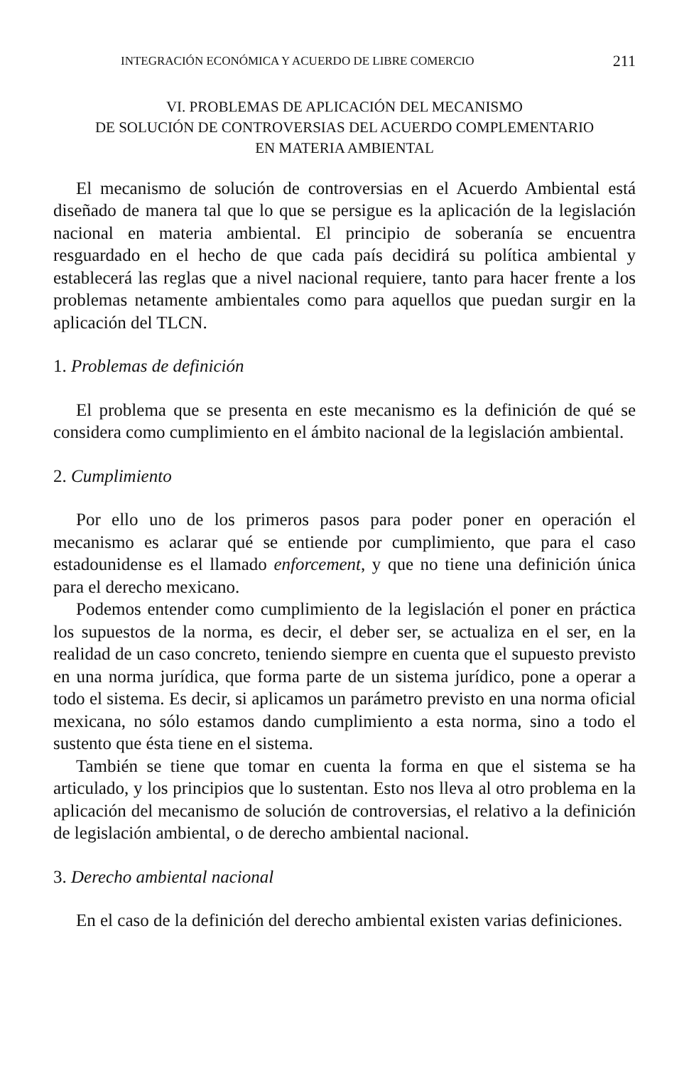INTEGRACIÓN ECONÓMICA Y ACUERDO DE LIBRE COMERCIO 211
VI. PROBLEMAS DE APLICACIÓN DEL MECANISMO
DE SOLUCIÓN DE CONTROVERSIAS DEL ACUERDO COMPLEMENTARIO
EN MATERIA AMBIENTAL
El mecanismo de solución de controversias en el Acuerdo Ambiental está diseñado de manera tal que lo que se persigue es la aplicación de la legislación nacional en materia ambiental. El principio de soberanía se encuentra resguardado en el hecho de que cada país decidirá su política ambiental y establecerá las reglas que a nivel nacional requiere, tanto para hacer frente a los problemas netamente ambientales como para aquellos que puedan surgir en la aplicación del TLCN.
1. Problemas de definición
El problema que se presenta en este mecanismo es la definición de qué se considera como cumplimiento en el ámbito nacional de la legislación ambiental.
2. Cumplimiento
Por ello uno de los primeros pasos para poder poner en operación el mecanismo es aclarar qué se entiende por cumplimiento, que para el caso estadounidense es el llamado enforcement, y que no tiene una definición única para el derecho mexicano.
Podemos entender como cumplimiento de la legislación el poner en práctica los supuestos de la norma, es decir, el deber ser, se actualiza en el ser, en la realidad de un caso concreto, teniendo siempre en cuenta que el supuesto previsto en una norma jurídica, que forma parte de un sistema jurídico, pone a operar a todo el sistema. Es decir, si aplicamos un parámetro previsto en una norma oficial mexicana, no sólo estamos dando cumplimiento a esta norma, sino a todo el sustento que ésta tiene en el sistema.
También se tiene que tomar en cuenta la forma en que el sistema se ha articulado, y los principios que lo sustentan. Esto nos lleva al otro problema en la aplicación del mecanismo de solución de controversias, el relativo a la definición de legislación ambiental, o de derecho ambiental nacional.
3. Derecho ambiental nacional
En el caso de la definición del derecho ambiental existen varias definiciones.